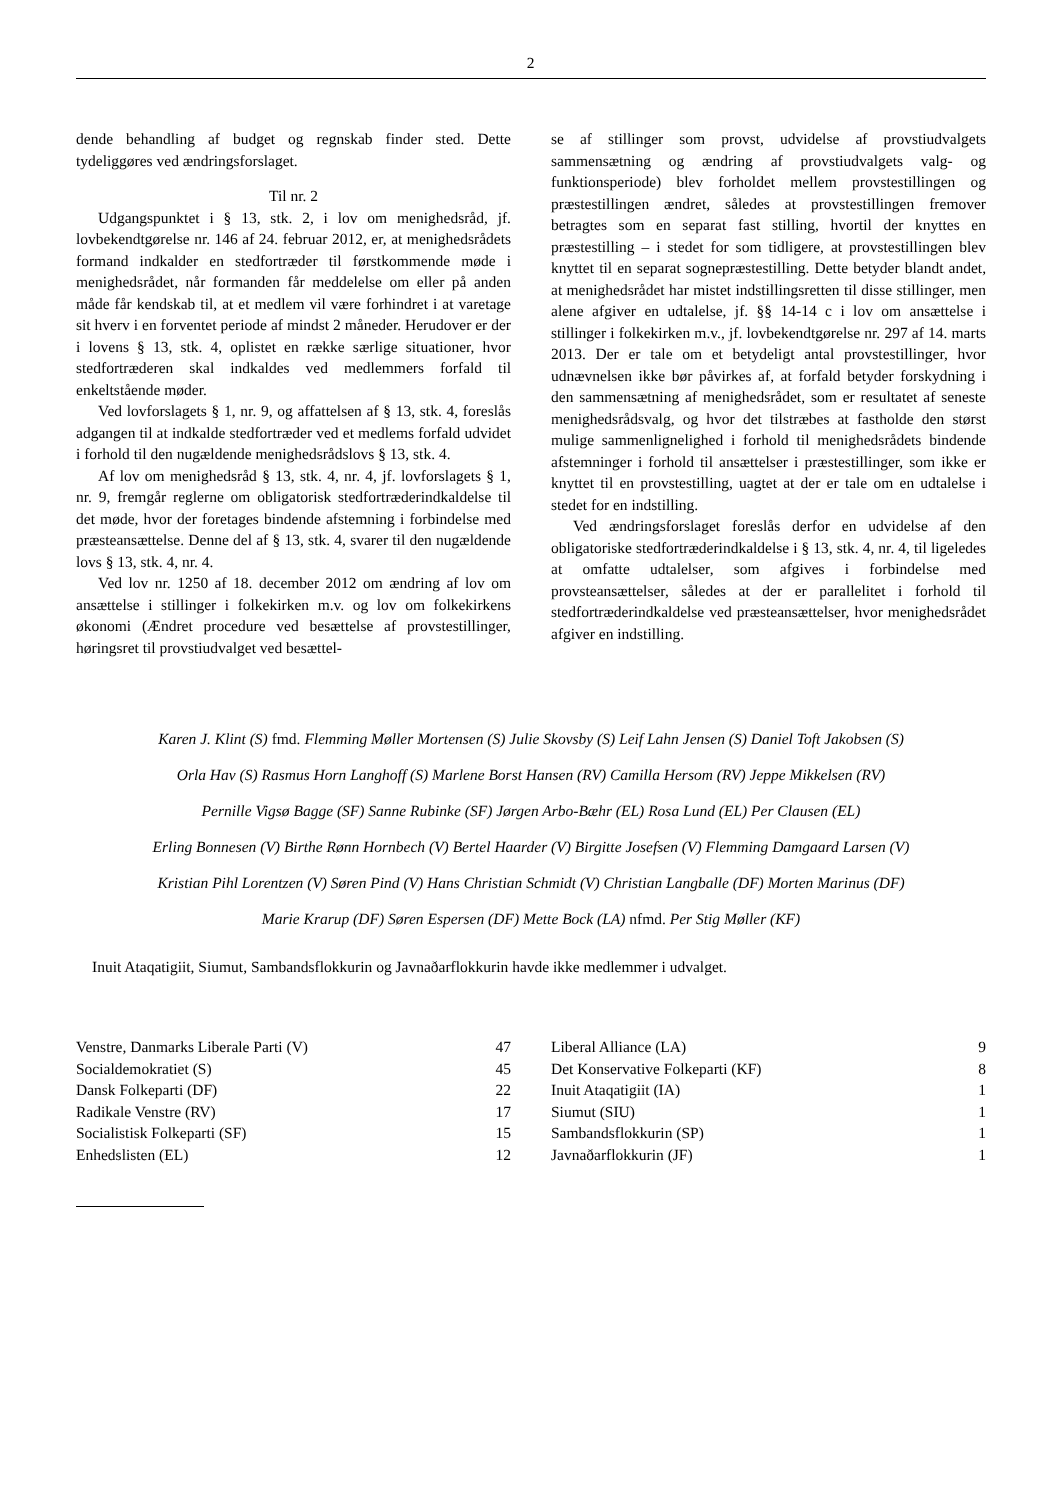2
dende behandling af budget og regnskab finder sted. Dette tydeliggøres ved ændringsforslaget.
Til nr. 2
Udgangspunktet i § 13, stk. 2, i lov om menighedsråd, jf. lovbekendtgørelse nr. 146 af 24. februar 2012, er, at menighedsrådets formand indkalder en stedfortræder til førstkommende møde i menighedsrådet, når formanden får meddelelse om eller på anden måde får kendskab til, at et medlem vil være forhindret i at varetage sit hverv i en forventet periode af mindst 2 måneder. Herudover er der i lovens § 13, stk. 4, oplistet en række særlige situationer, hvor stedfortræderen skal indkaldes ved medlemmers forfald til enkeltstående møder.
Ved lovforslagets § 1, nr. 9, og affattelsen af § 13, stk. 4, foreslås adgangen til at indkalde stedfortræder ved et medlems forfald udvidet i forhold til den nugældende menighedsrådslovs § 13, stk. 4.
Af lov om menighedsråd § 13, stk. 4, nr. 4, jf. lovforslagets § 1, nr. 9, fremgår reglerne om obligatorisk stedfortræderindkaldelse til det møde, hvor der foretages bindende afstemning i forbindelse med præsteansættelse. Denne del af § 13, stk. 4, svarer til den nugældende lovs § 13, stk. 4, nr. 4.
Ved lov nr. 1250 af 18. december 2012 om ændring af lov om ansættelse i stillinger i folkekirken m.v. og lov om folkekirkens økonomi (Ændret procedure ved besættelse af provstestillinger, høringsret til provstiudvalget ved besættel-
se af stillinger som provst, udvidelse af provstiudvalgets sammensætning og ændring af provstiudvalgets valg- og funktionsperiode) blev forholdet mellem provstestillingen og præstestillingen ændret, således at provstestillingen fremover betragtes som en separat fast stilling, hvortil der knyttes en præstestilling – i stedet for som tidligere, at provstestillingen blev knyttet til en separat sognepræstestilling. Dette betyder blandt andet, at menighedsrådet har mistet indstillingsretten til disse stillinger, men alene afgiver en udtalelse, jf. §§ 14-14 c i lov om ansættelse i stillinger i folkekirken m.v., jf. lovbekendtgørelse nr. 297 af 14. marts 2013. Der er tale om et betydeligt antal provstestillinger, hvor udnævnelsen ikke bør påvirkes af, at forfald betyder forskydning i den sammensætning af menighedsrådet, som er resultatet af seneste menighedsrådsvalg, og hvor det tilstræbes at fastholde den størst mulige sammenlignelighed i forhold til menighedsrådets bindende afstemninger i forhold til ansættelser i præstestillinger, som ikke er knyttet til en provstestilling, uagtet at der er tale om en udtalelse i stedet for en indstilling.
Ved ændringsforslaget foreslås derfor en udvidelse af den obligatoriske stedfortræderindkaldelse i § 13, stk. 4, nr. 4, til ligeledes at omfatte udtalelser, som afgives i forbindelse med provsteansættelser, således at der er parallelitet i forhold til stedfortræderindkaldelse ved præsteansættelser, hvor menighedsrådet afgiver en indstilling.
Karen J. Klint (S) fmd. Flemming Møller Mortensen (S) Julie Skovsby (S) Leif Lahn Jensen (S) Daniel Toft Jakobsen (S)
Orla Hav (S) Rasmus Horn Langhoff (S) Marlene Borst Hansen (RV) Camilla Hersom (RV) Jeppe Mikkelsen (RV)
Pernille Vigsø Bagge (SF) Sanne Rubinke (SF) Jørgen Arbo-Bæhr (EL) Rosa Lund (EL) Per Clausen (EL)
Erling Bonnesen (V) Birthe Rønn Hornbech (V) Bertel Haarder (V) Birgitte Josefsen (V) Flemming Damgaard Larsen (V)
Kristian Pihl Lorentzen (V) Søren Pind (V) Hans Christian Schmidt (V) Christian Langballe (DF) Morten Marinus (DF)
Marie Krarup (DF) Søren Espersen (DF) Mette Bock (LA) nfmd. Per Stig Møller (KF)
Inuit Ataqatigiit, Siumut, Sambandsflokkurin og Javnaðarflokkurin havde ikke medlemmer i udvalget.
| Venstre, Danmarks Liberale Parti (V) | 47 |
| Socialdemokratiet (S) | 45 |
| Dansk Folkeparti (DF) | 22 |
| Radikale Venstre (RV) | 17 |
| Socialistisk Folkeparti (SF) | 15 |
| Enhedslisten (EL) | 12 |
| Liberal Alliance (LA) | 9 |
| Det Konservative Folkeparti (KF) | 8 |
| Inuit Ataqatigiit (IA) | 1 |
| Siumut (SIU) | 1 |
| Sambandsflokkurin (SP) | 1 |
| Javnaðarflokkurin (JF) | 1 |